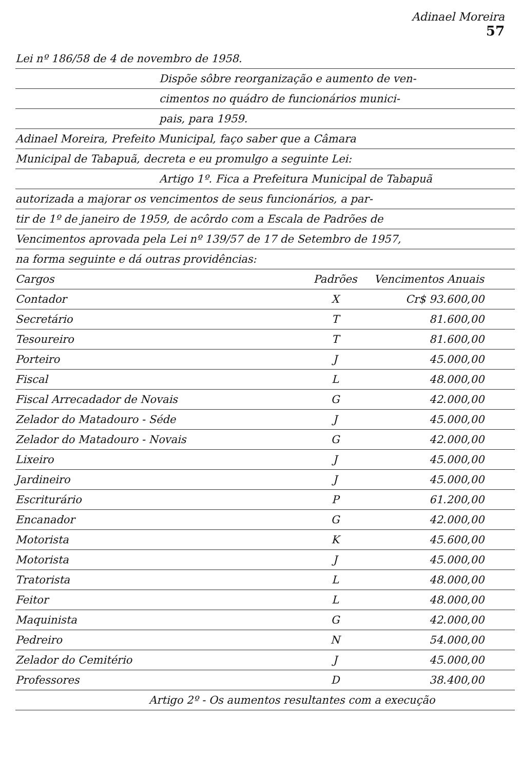Adinael Moreira
57
Lei nº 186/58 de 4 de novembro de 1958.
Dispõe sôbre reorganização e aumento de ven-
cimentos no quádro de funcionários munici-
pais, para 1959.
Adinael Moreira, Prefeito Municipal, faço saber que a Câmara
Municipal de Tabapuã, decreta e eu promulgo a seguinte Lei:
Artigo 1º. Fica a Prefeitura Municipal de Tabapuã
autorizada a majorar os vencimentos de seus funcionários, a par-
tir de 1º de janeiro de 1959, de acôrdo com a Escala de Padrões de
Vencimentos aprovada pela Lei nº 139/57 de 17 de Setembro de 1957,
na forma seguinte e dá outras providências:
| Cargos | Padrões | Vencimentos Anuais |
| --- | --- | --- |
| Contador | X | Cr$ 93.600,00 |
| Secretário | T | 81.600,00 |
| Tesoureiro | T | 81.600,00 |
| Porteiro | J | 45.000,00 |
| Fiscal | L | 48.000,00 |
| Fiscal Arrecadador de Novais | G | 42.000,00 |
| Zelador do Matadouro - Séde | J | 45.000,00 |
| Zelador do Matadouro - Novais | G | 42.000,00 |
| Lixeiro | J | 45.000,00 |
| Jardineiro | J | 45.000,00 |
| Escriturário | P | 61.200,00 |
| Encanador | G | 42.000,00 |
| Motorista | K | 45.600,00 |
| Motorista | J | 45.000,00 |
| Tratorista | L | 48.000,00 |
| Feitor | L | 48.000,00 |
| Maquinista | G | 42.000,00 |
| Pedreiro | N | 54.000,00 |
| Zelador do Cemitério | J | 45.000,00 |
| Professores | D | 38.400,00 |
Artigo 2º - Os aumentos resultantes com a execução